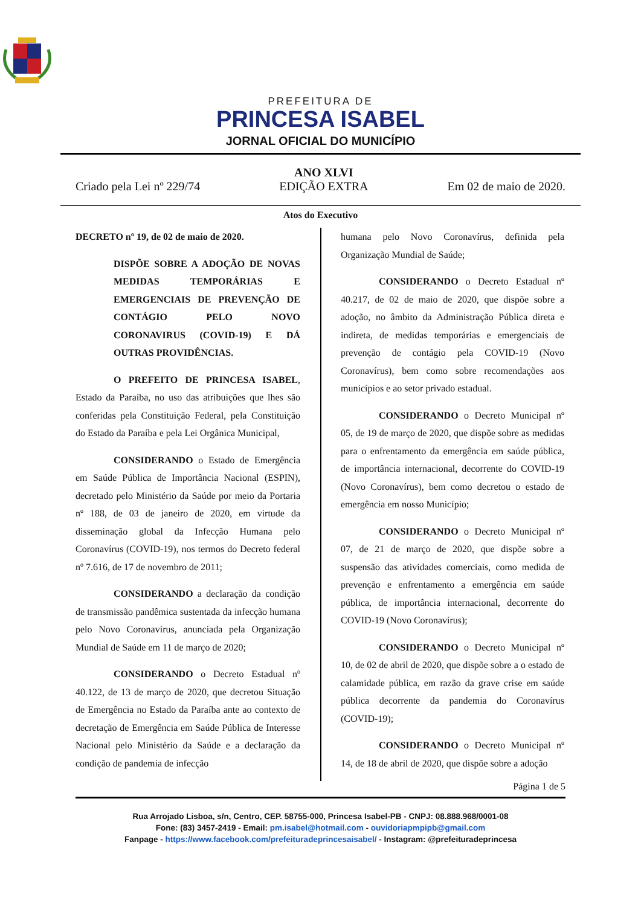PREFEITURA DE
PRINCESA ISABEL
JORNAL OFICIAL DO MUNICÍPIO
Criado pela Lei nº 229/74 ANO XLVI
EDIÇÃO EXTRA Em 02 de maio de 2020.
Atos do Executivo
DECRETO nº 19, de 02 de maio de 2020.
DISPÕE SOBRE A ADOÇÃO DE NOVAS MEDIDAS TEMPORÁRIAS E EMERGENCIAIS DE PREVENÇÃO DE CONTÁGIO PELO NOVO CORONAVIRUS (COVID-19) E DÁ OUTRAS PROVIDÊNCIAS.
O PREFEITO DE PRINCESA ISABEL, Estado da Paraíba, no uso das atribuições que lhes são conferidas pela Constituição Federal, pela Constituição do Estado da Paraíba e pela Lei Orgânica Municipal,
CONSIDERANDO o Estado de Emergência em Saúde Pública de Importância Nacional (ESPIN), decretado pelo Ministério da Saúde por meio da Portaria nº 188, de 03 de janeiro de 2020, em virtude da disseminação global da Infecção Humana pelo Coronavírus (COVID-19), nos termos do Decreto federal nº 7.616, de 17 de novembro de 2011;
CONSIDERANDO a declaração da condição de transmissão pandêmica sustentada da infecção humana pelo Novo Coronavírus, anunciada pela Organização Mundial de Saúde em 11 de março de 2020;
CONSIDERANDO o Decreto Estadual nº 40.122, de 13 de março de 2020, que decretou Situação de Emergência no Estado da Paraíba ante ao contexto de decretação de Emergência em Saúde Pública de Interesse Nacional pelo Ministério da Saúde e a declaração da condição de pandemia de infecção
humana pelo Novo Coronavírus, definida pela Organização Mundial de Saúde;
CONSIDERANDO o Decreto Estadual nº 40.217, de 02 de maio de 2020, que dispõe sobre a adoção, no âmbito da Administração Pública direta e indireta, de medidas temporárias e emergenciais de prevenção de contágio pela COVID-19 (Novo Coronavírus), bem como sobre recomendações aos municípios e ao setor privado estadual.
CONSIDERANDO o Decreto Municipal nº 05, de 19 de março de 2020, que dispõe sobre as medidas para o enfrentamento da emergência em saúde pública, de importância internacional, decorrente do COVID-19 (Novo Coronavírus), bem como decretou o estado de emergência em nosso Município;
CONSIDERANDO o Decreto Municipal nº 07, de 21 de março de 2020, que dispõe sobre a suspensão das atividades comerciais, como medida de prevenção e enfrentamento a emergência em saúde pública, de importância internacional, decorrente do COVID-19 (Novo Coronavírus);
CONSIDERANDO o Decreto Municipal nº 10, de 02 de abril de 2020, que dispõe sobre a o estado de calamidade pública, em razão da grave crise em saúde pública decorrente da pandemia do Coronavírus (COVID-19);
CONSIDERANDO o Decreto Municipal nº 14, de 18 de abril de 2020, que dispõe sobre a adoção
Página 1 de 5
Rua Arrojado Lisboa, s/n, Centro, CEP. 58755-000, Princesa Isabel-PB - CNPJ: 08.888.968/0001-08
Fone: (83) 3457-2419 - Email: pm.isabel@hotmail.com - ouvidoriapmpipb@gmail.com
Fanpage - https://www.facebook.com/prefeituradeprincesaisabel/ - Instagram: @prefeituradeprincesa